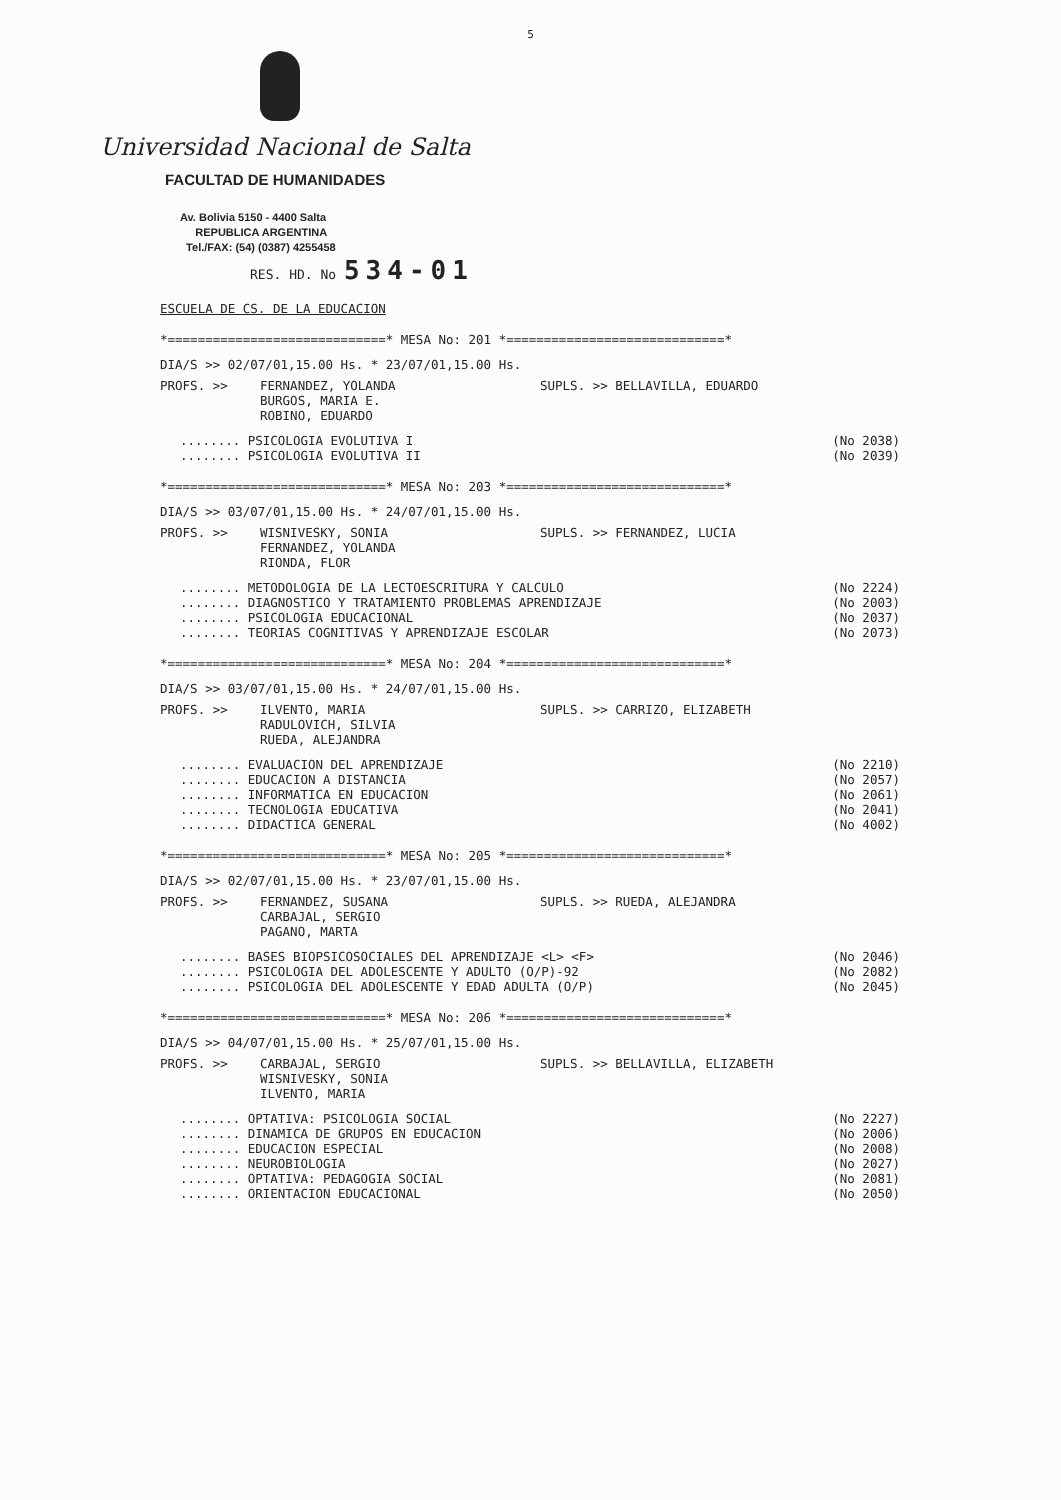5
Universidad Nacional de Salta
FACULTAD DE HUMANIDADES
Av. Bolivia 5150 - 4400 Salta
REPUBLICA ARGENTINA
Tel./FAX: (54) (0387) 4255458
RES. HD. No 534-01
ESCUELA DE CS. DE LA EDUCACION
*=============================* MESA No: 201 *=============================*
DIA/S >> 02/07/01,15.00 Hs. * 23/07/01,15.00 Hs.
PROFS. >> FERNANDEZ, YOLANDA
BURGOS, MARIA E.
ROBINO, EDUARDO SUPLS. >> BELLAVILLA, EDUARDO
........ PSICOLOGIA EVOLUTIVA I
........ PSICOLOGIA EVOLUTIVA II (No 2038)
(No 2039)
*=============================* MESA No: 203 *=============================*
DIA/S >> 03/07/01,15.00 Hs. * 24/07/01,15.00 Hs.
PROFS. >> WISNIVESKY, SONIA
FERNANDEZ, YOLANDA
RIONDA, FLOR SUPLS. >> FERNANDEZ, LUCIA
........ METODOLOGIA DE LA LECTOESCRITURA Y CALCULO
........ DIAGNOSTICO Y TRATAMIENTO PROBLEMAS APRENDIZAJE
........ PSICOLOGIA EDUCACIONAL
........ TEORIAS COGNITIVAS Y APRENDIZAJE ESCOLAR (No 2224)
(No 2003)
(No 2037)
(No 2073)
*=============================* MESA No: 204 *=============================*
DIA/S >> 03/07/01,15.00 Hs. * 24/07/01,15.00 Hs.
PROFS. >> ILVENTO, MARIA
RADULOVICH, SILVIA
RUEDA, ALEJANDRA SUPLS. >> CARRIZO, ELIZABETH
........ EVALUACION DEL APRENDIZAJE
........ EDUCACION A DISTANCIA
........ INFORMATICA EN EDUCACION
........ TECNOLOGIA EDUCATIVA
........ DIDACTICA GENERAL (No 2210)
(No 2057)
(No 2061)
(No 2041)
(No 4002)
*=============================* MESA No: 205 *=============================*
DIA/S >> 02/07/01,15.00 Hs. * 23/07/01,15.00 Hs.
PROFS. >> FERNANDEZ, SUSANA
CARBAJAL, SERGIO
PAGANO, MARTA SUPLS. >> RUEDA, ALEJANDRA
........ BASES BIOPSICOSOCIALES DEL APRENDIZAJE <L> <F>
........ PSICOLOGIA DEL ADOLESCENTE Y ADULTO (O/P)-92
........ PSICOLOGIA DEL ADOLESCENTE Y EDAD ADULTA (O/P) (No 2046)
(No 2082)
(No 2045)
*=============================* MESA No: 206 *=============================*
DIA/S >> 04/07/01,15.00 Hs. * 25/07/01,15.00 Hs.
PROFS. >> CARBAJAL, SERGIO
WISNIVESKY, SONIA
ILVENTO, MARIA SUPLS. >> BELLAVILLA, ELIZABETH
........ OPTATIVA: PSICOLOGIA SOCIAL
........ DINAMICA DE GRUPOS EN EDUCACION
........ EDUCACION ESPECIAL
........ NEUROBIOLOGIA
........ OPTATIVA: PEDAGOGIA SOCIAL
........ ORIENTACION EDUCACIONAL (No 2227)
(No 2006)
(No 2008)
(No 2027)
(No 2081)
(No 2050)